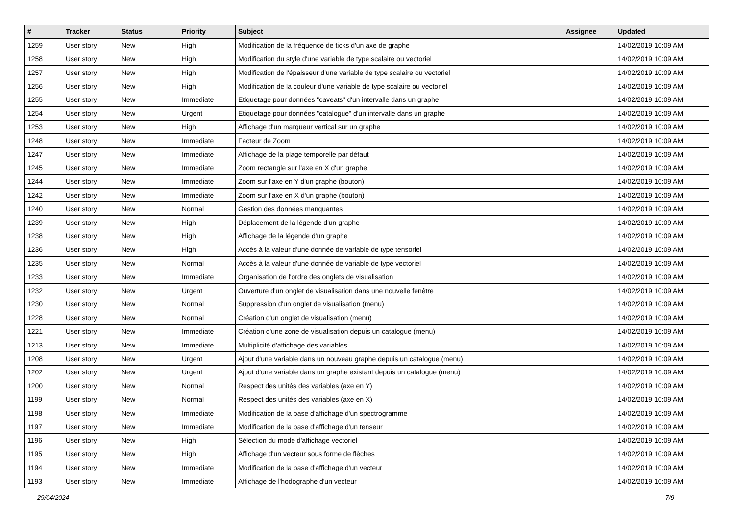| # | Tracker | Status | Priority | Subject | Assignee | Updated |
| --- | --- | --- | --- | --- | --- | --- |
| 1259 | User story | New | High | Modification de la fréquence de ticks d'un axe de graphe | | 14/02/2019 10:09 AM |
| 1258 | User story | New | High | Modification du style d'une variable de type scalaire ou vectoriel | | 14/02/2019 10:09 AM |
| 1257 | User story | New | High | Modification de l'épaisseur d'une variable de type scalaire ou vectoriel | | 14/02/2019 10:09 AM |
| 1256 | User story | New | High | Modification de la couleur d'une variable de type scalaire ou vectoriel | | 14/02/2019 10:09 AM |
| 1255 | User story | New | Immediate | Etiquetage pour données "caveats" d'un intervalle dans un graphe | | 14/02/2019 10:09 AM |
| 1254 | User story | New | Urgent | Etiquetage pour données "catalogue" d'un intervalle dans un graphe | | 14/02/2019 10:09 AM |
| 1253 | User story | New | High | Affichage d'un marqueur vertical sur un graphe | | 14/02/2019 10:09 AM |
| 1248 | User story | New | Immediate | Facteur de Zoom | | 14/02/2019 10:09 AM |
| 1247 | User story | New | Immediate | Affichage de la plage temporelle par défaut | | 14/02/2019 10:09 AM |
| 1245 | User story | New | Immediate | Zoom rectangle sur l'axe en X d'un graphe | | 14/02/2019 10:09 AM |
| 1244 | User story | New | Immediate | Zoom sur l'axe en Y d'un graphe (bouton) | | 14/02/2019 10:09 AM |
| 1242 | User story | New | Immediate | Zoom sur l'axe en X d'un graphe (bouton) | | 14/02/2019 10:09 AM |
| 1240 | User story | New | Normal | Gestion des données manquantes | | 14/02/2019 10:09 AM |
| 1239 | User story | New | High | Déplacement de la légende d'un graphe | | 14/02/2019 10:09 AM |
| 1238 | User story | New | High | Affichage de la légende d'un graphe | | 14/02/2019 10:09 AM |
| 1236 | User story | New | High | Accès à la valeur d'une donnée de variable de type tensoriel | | 14/02/2019 10:09 AM |
| 1235 | User story | New | Normal | Accès à la valeur d'une donnée de variable de type vectoriel | | 14/02/2019 10:09 AM |
| 1233 | User story | New | Immediate | Organisation de l'ordre des onglets de visualisation | | 14/02/2019 10:09 AM |
| 1232 | User story | New | Urgent | Ouverture d'un onglet de visualisation dans une nouvelle fenêtre | | 14/02/2019 10:09 AM |
| 1230 | User story | New | Normal | Suppression d'un onglet de visualisation (menu) | | 14/02/2019 10:09 AM |
| 1228 | User story | New | Normal | Création d'un onglet de visualisation (menu) | | 14/02/2019 10:09 AM |
| 1221 | User story | New | Immediate | Création d'une zone de visualisation depuis un catalogue (menu) | | 14/02/2019 10:09 AM |
| 1213 | User story | New | Immediate | Multiplicité d'affichage des variables | | 14/02/2019 10:09 AM |
| 1208 | User story | New | Urgent | Ajout d'une variable dans un nouveau graphe depuis un catalogue (menu) | | 14/02/2019 10:09 AM |
| 1202 | User story | New | Urgent | Ajout d'une variable dans un graphe existant depuis un catalogue (menu) | | 14/02/2019 10:09 AM |
| 1200 | User story | New | Normal | Respect des unités des variables (axe en Y) | | 14/02/2019 10:09 AM |
| 1199 | User story | New | Normal | Respect des unités des variables (axe en X) | | 14/02/2019 10:09 AM |
| 1198 | User story | New | Immediate | Modification de la base d'affichage d'un spectrogramme | | 14/02/2019 10:09 AM |
| 1197 | User story | New | Immediate | Modification de la base d'affichage d'un tenseur | | 14/02/2019 10:09 AM |
| 1196 | User story | New | High | Sélection du mode d'affichage vectoriel | | 14/02/2019 10:09 AM |
| 1195 | User story | New | High | Affichage d'un vecteur sous forme de flèches | | 14/02/2019 10:09 AM |
| 1194 | User story | New | Immediate | Modification de la base d'affichage d'un vecteur | | 14/02/2019 10:09 AM |
| 1193 | User story | New | Immediate | Affichage de l'hodographe d'un vecteur | | 14/02/2019 10:09 AM |
29/04/2024 7/9